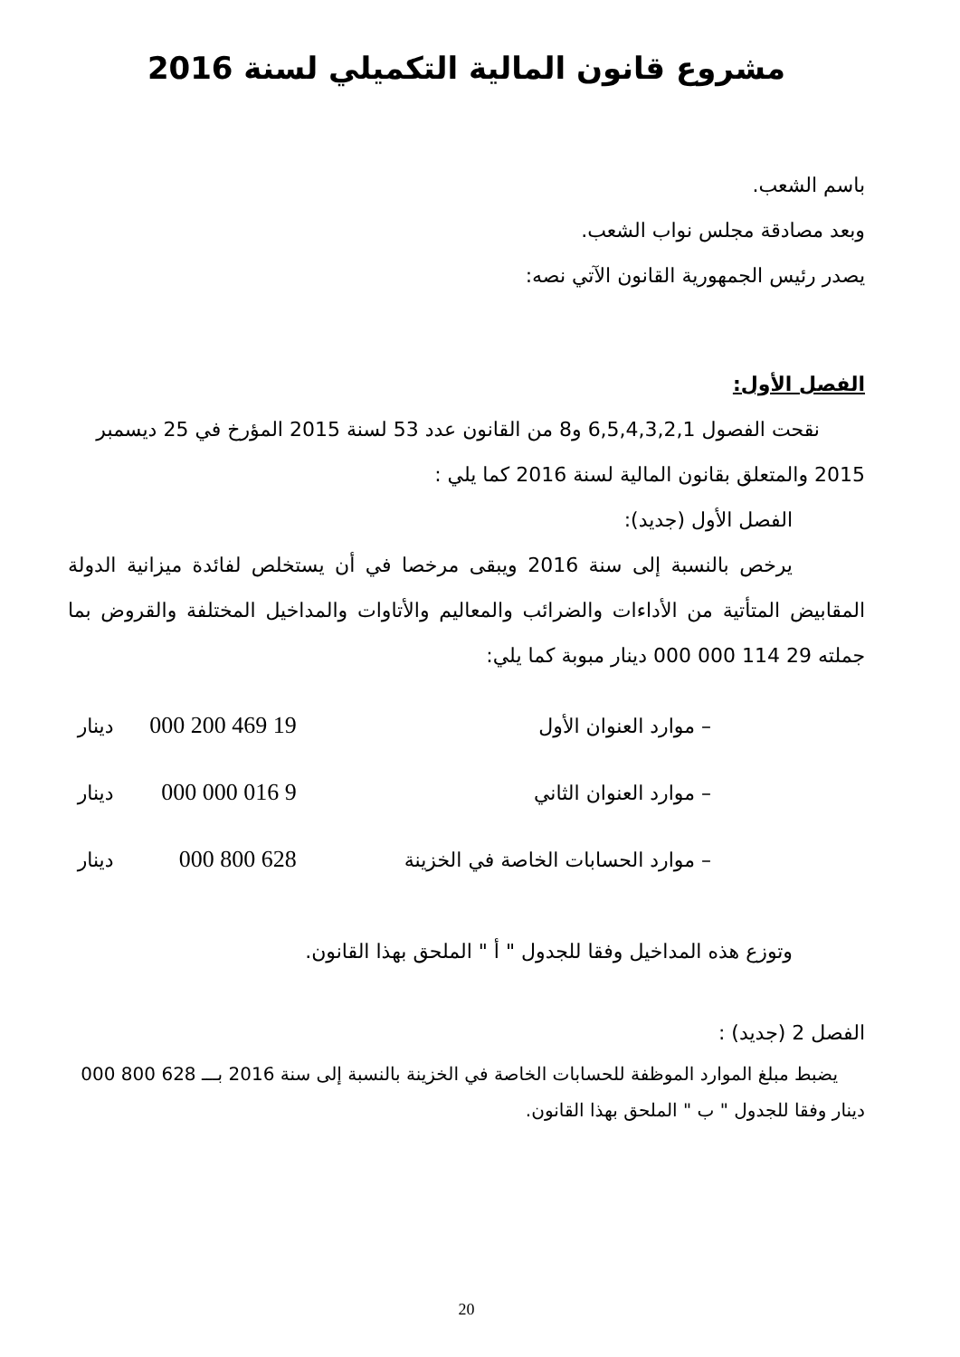مشروع قانون المالية التكميلي لسنة 2016
باسم الشعب.
وبعد مصادقة مجلس نواب الشعب.
يصدر رئيس الجمهورية القانون الآتي نصه:
الفصل الأول:
نقحت الفصول 6,5,4,3,2,1 و8 من القانون عدد 53 لسنة 2015 المؤرخ في 25 ديسمبر 2015 والمتعلق بقانون المالية لسنة 2016 كما يلي :
الفصل الأول (جديد):
يرخص بالنسبة إلى سنة 2016 ويبقى مرخصا في أن يستخلص لفائدة ميزانية الدولة المقابيض المتأتية من الأداءات والضرائب والمعاليم والأتاوات والمداخيل المختلفة والقروض بما جملته 29 114 000 000 دينار مبوبة كما يلي:
| – موارد العنوان الأول | 19 469 200 000 | دينار |
| – موارد العنوان الثاني | 9 016 000 000 | دينار |
| – موارد الحسابات الخاصة في الخزينة | 628 800 000 | دينار |
وتوزع هذه المداخيل وفقا للجدول " أ " الملحق بهذا القانون.
الفصل 2 (جديد) :
يضبط مبلغ الموارد الموظفة للحسابات الخاصة في الخزينة بالنسبة إلى سنة 2016 بـــ 628 800 000 دينار وفقا للجدول " ب " الملحق بهذا القانون.
20